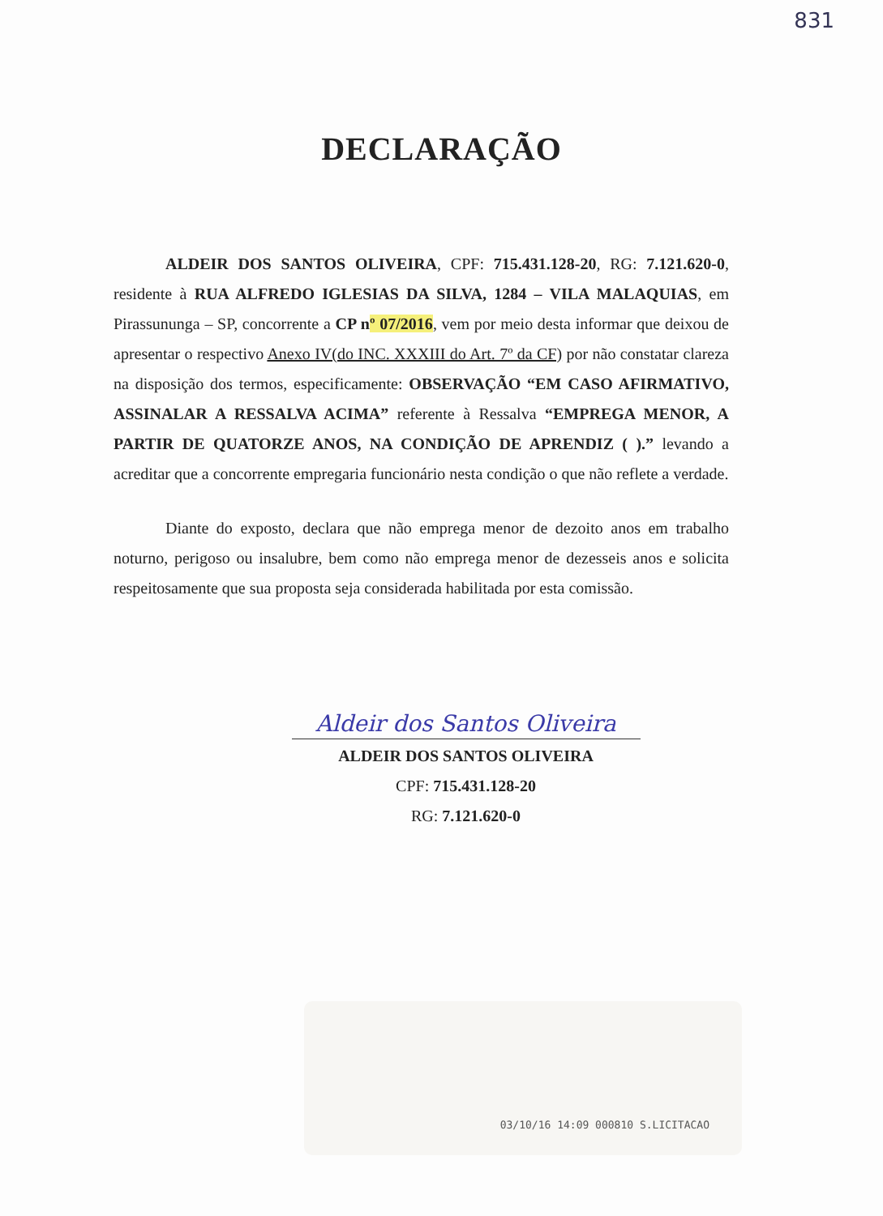831
DECLARAÇÃO
ALDEIR DOS SANTOS OLIVEIRA, CPF: 715.431.128-20, RG: 7.121.620-0, residente à RUA ALFREDO IGLESIAS DA SILVA, 1284 – VILA MALAQUIAS, em Pirassununga – SP, concorrente a CP nº 07/2016, vem por meio desta informar que deixou de apresentar o respectivo Anexo IV(do INC. XXXIII do Art. 7º da CF) por não constatar clareza na disposição dos termos, especificamente: OBSERVAÇÃO “EM CASO AFIRMATIVO, ASSINALAR A RESSALVA ACIMA” referente à Ressalva “EMPREGA MENOR, A PARTIR DE QUATORZE ANOS, NA CONDIÇÃO DE APRENDIZ ( ).” levando a acreditar que a concorrente empregaria funcionário nesta condição o que não reflete a verdade.
Diante do exposto, declara que não emprega menor de dezoito anos em trabalho noturno, perigoso ou insalubre, bem como não emprega menor de dezesseis anos e solicita respeitosamente que sua proposta seja considerada habilitada por esta comissão.
Aldeir dos Santos Oliveira
ALDEIR DOS SANTOS OLIVEIRA
CPF: 715.431.128-20
RG: 7.121.620-0
03/10/16 14:09 000810 S.LICITACAO